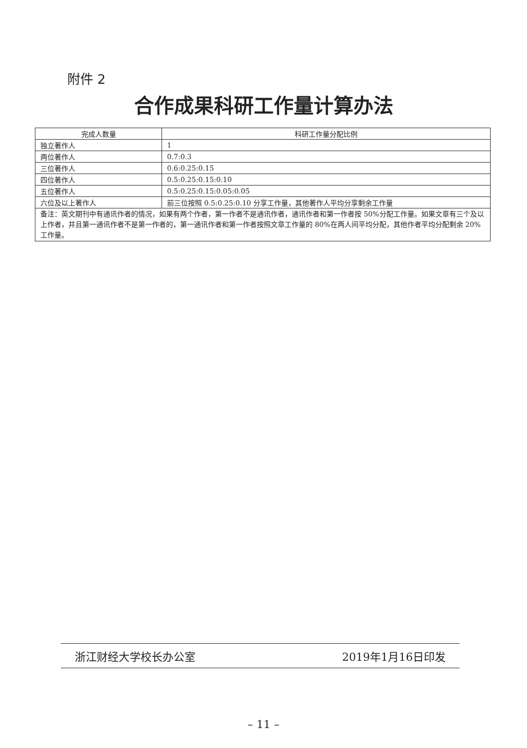附件 2
合作成果科研工作量计算办法
| 完成人数量 | 科研工作量分配比例 |
| --- | --- |
| 独立著作人 | 1 |
| 两位著作人 | 0.7:0.3 |
| 三位著作人 | 0.6:0.25:0.15 |
| 四位著作人 | 0.5:0.25:0.15:0.10 |
| 五位著作人 | 0.5:0.25:0.15:0.05:0.05 |
| 六位及以上著作人 | 前三位按照 0.5:0.25:0.10 分享工作量，其他著作人平均分享剩余工作量 |
| 备注：英文期刊中有通讯作者的情况，如果有两个作者，第一作者不是通讯作者，通讯作者和第一作者按 50%分配工作量。如果文章有三个及以上作者，并且第一通讯作者不是第一作者的，第一通讯作者和第一作者按照文章工作量的 80%在两人间平均分配，其他作者平均分配剩余 20%工作量。 | |
浙江财经大学校长办公室 2019年1月16日印发
– 11 –